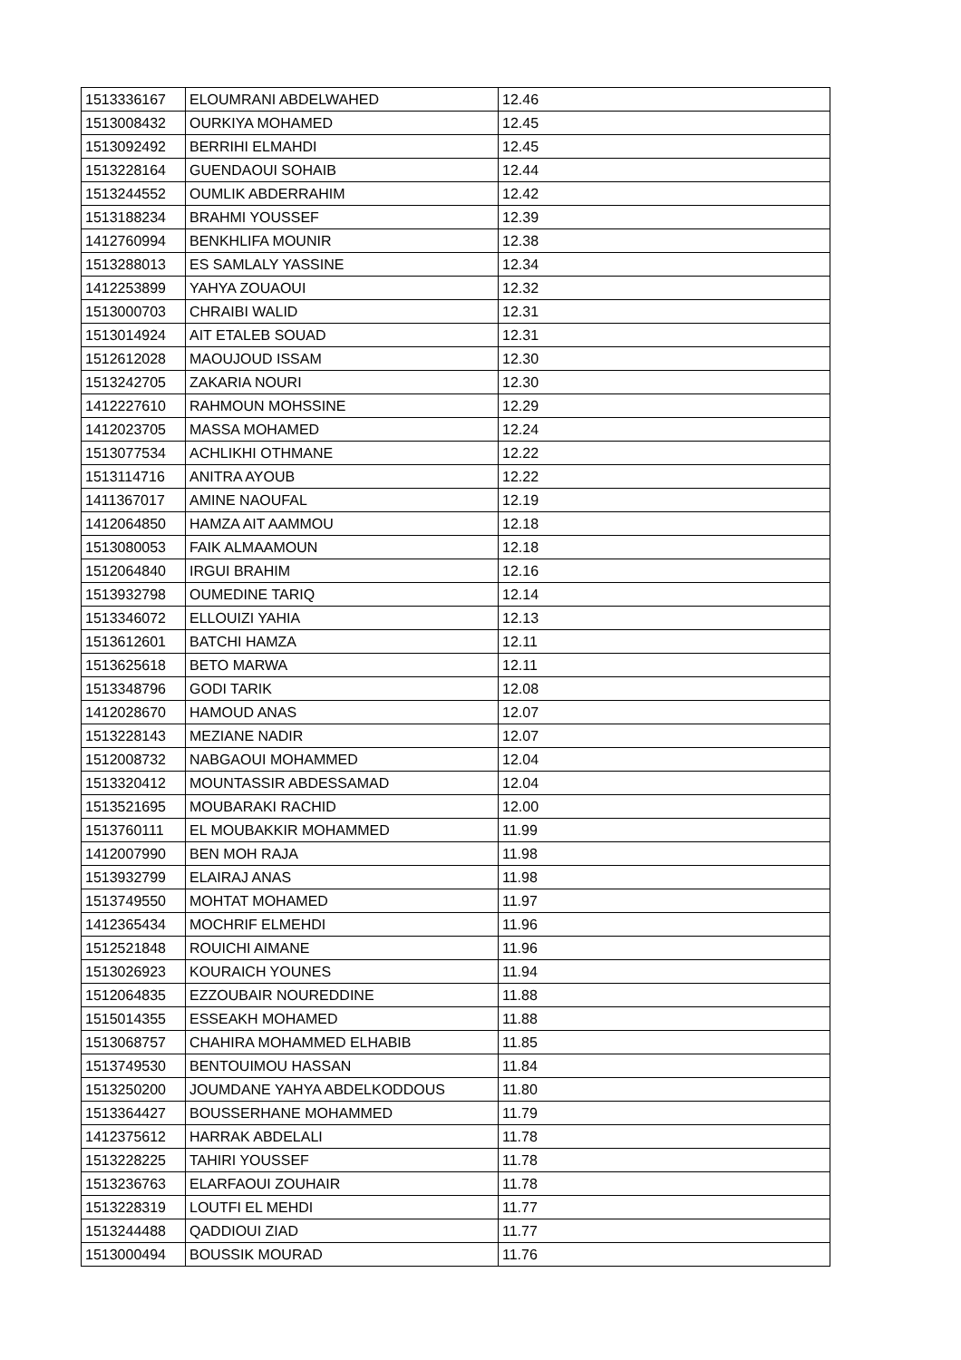| 1513336167 | ELOUMRANI ABDELWAHED | 12.46 |
| 1513008432 | OURKIYA MOHAMED | 12.45 |
| 1513092492 | BERRIHI ELMAHDI | 12.45 |
| 1513228164 | GUENDAOUI SOHAIB | 12.44 |
| 1513244552 | OUMLIK ABDERRAHIM | 12.42 |
| 1513188234 | BRAHMI YOUSSEF | 12.39 |
| 1412760994 | BENKHLIFA MOUNIR | 12.38 |
| 1513288013 | ES SAMLALY YASSINE | 12.34 |
| 1412253899 | YAHYA ZOUAOUI | 12.32 |
| 1513000703 | CHRAIBI WALID | 12.31 |
| 1513014924 | AIT ETALEB SOUAD | 12.31 |
| 1512612028 | MAOUJOUD ISSAM | 12.30 |
| 1513242705 | ZAKARIA NOURI | 12.30 |
| 1412227610 | RAHMOUN MOHSSINE | 12.29 |
| 1412023705 | MASSA MOHAMED | 12.24 |
| 1513077534 | ACHLIKHI OTHMANE | 12.22 |
| 1513114716 | ANITRA AYOUB | 12.22 |
| 1411367017 | AMINE NAOUFAL | 12.19 |
| 1412064850 | HAMZA AIT AAMMOU | 12.18 |
| 1513080053 | FAIK ALMAAMOUN | 12.18 |
| 1512064840 | IRGUI BRAHIM | 12.16 |
| 1513932798 | OUMEDINE TARIQ | 12.14 |
| 1513346072 | ELLOUIZI YAHIA | 12.13 |
| 1513612601 | BATCHI HAMZA | 12.11 |
| 1513625618 | BETO MARWA | 12.11 |
| 1513348796 | GODI TARIK | 12.08 |
| 1412028670 | HAMOUD ANAS | 12.07 |
| 1513228143 | MEZIANE NADIR | 12.07 |
| 1512008732 | NABGAOUI MOHAMMED | 12.04 |
| 1513320412 | MOUNTASSIR ABDESSAMAD | 12.04 |
| 1513521695 | MOUBARAKI RACHID | 12.00 |
| 1513760111 | EL MOUBAKKIR MOHAMMED | 11.99 |
| 1412007990 | BEN MOH RAJA | 11.98 |
| 1513932799 | ELAIRAJ ANAS | 11.98 |
| 1513749550 | MOHTAT MOHAMED | 11.97 |
| 1412365434 | MOCHRIF ELMEHDI | 11.96 |
| 1512521848 | ROUICHI AIMANE | 11.96 |
| 1513026923 | KOURAICH YOUNES | 11.94 |
| 1512064835 | EZZOUBAIR NOUREDDINE | 11.88 |
| 1515014355 | ESSEAKH MOHAMED | 11.88 |
| 1513068757 | CHAHIRA MOHAMMED ELHABIB | 11.85 |
| 1513749530 | BENTOUIMOU HASSAN | 11.84 |
| 1513250200 | JOUMDANE YAHYA ABDELKODDOUS | 11.80 |
| 1513364427 | BOUSSERHANE MOHAMMED | 11.79 |
| 1412375612 | HARRAK ABDELALI | 11.78 |
| 1513228225 | TAHIRI YOUSSEF | 11.78 |
| 1513236763 | ELARFAOUI ZOUHAIR | 11.78 |
| 1513228319 | LOUTFI EL MEHDI | 11.77 |
| 1513244488 | QADDIOUI ZIAD | 11.77 |
| 1513000494 | BOUSSIK MOURAD | 11.76 |